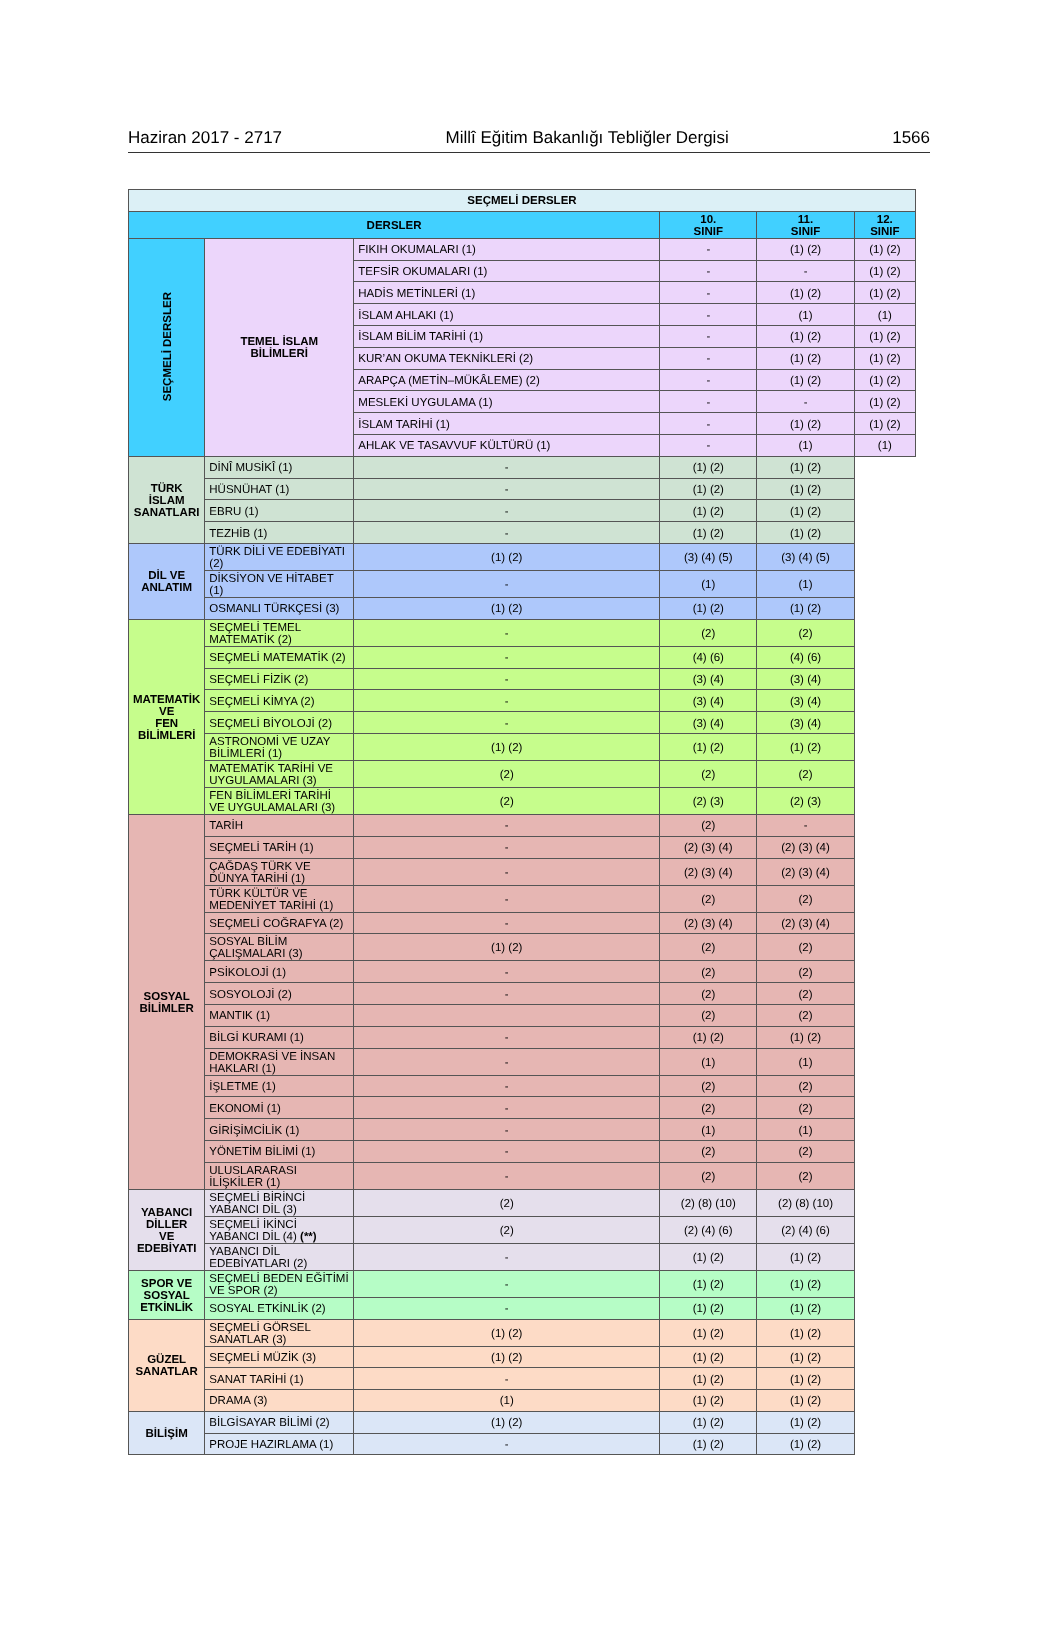Haziran 2017 - 2717 Millî Eğitim Bakanlığı Tebliğler Dergisi 1566
| SEÇMELİ DERSLER | | | | | |
| --- | --- | --- | --- | --- | --- |
| DERSLER | | | 10. SINIF | 11. SINIF | 12. SINIF |
| SEÇMELİ DERSLER | TEMEL İSLAM BİLİMLERİ | FIKIH OKUMALARI (1) | - | (1) (2) | (1) (2) |
| | | TEFSİR OKUMALARI (1) | - | - | (1) (2) |
| | | HADİS METİNLERİ (1) | - | (1) (2) | (1) (2) |
| | | İSLAM AHLAKI (1) | - | (1) | (1) |
| | | İSLAM BİLİM TARİHİ (1) | - | (1) (2) | (1) (2) |
| | | KUR’AN OKUMA TEKNİKLERİ (2) | - | (1) (2) | (1) (2) |
| | | ARAPÇA (METİN–MÜKÂLEME) (2) | - | (1) (2) | (1) (2) |
| | | MESLEKİ UYGULAMA (1) | - | - | (1) (2) |
| | | İSLAM TARİHİ (1) | - | (1) (2) | (1) (2) |
| | | AHLAK VE TASAVVUF KÜLTÜRÜ (1) | - | (1) | (1) |
| | TÜRK İSLAM SANATLARI | DİNÎ MUSİKÎ (1) | - | (1) (2) | (1) (2) |
| | | HÜSNÜHAT (1) | - | (1) (2) | (1) (2) |
| | | EBRU (1) | - | (1) (2) | (1) (2) |
| | | TEZHİB (1) | - | (1) (2) | (1) (2) |
| | DİL VE ANLATIM | TÜRK DİLİ VE EDEBİYATI (2) | (1) (2) | (3) (4) (5) | (3) (4) (5) |
| | | DİKSİYON VE HİTABET (1) | - | (1) | (1) |
| | | OSMANLI TÜRKÇESİ (3) | (1) (2) | (1) (2) | (1) (2) |
| | MATEMATİK VE FEN BİLİMLERİ | SEÇMELİ TEMEL MATEMATİK (2) | - | (2) | (2) |
| | | SEÇMELİ MATEMATİK (2) | - | (4) (6) | (4) (6) |
| | | SEÇMELİ FİZİK (2) | - | (3) (4) | (3) (4) |
| | | SEÇMELİ KİMYA (2) | - | (3) (4) | (3) (4) |
| | | SEÇMELİ BİYOLOJİ (2) | - | (3) (4) | (3) (4) |
| | | ASTRONOMİ VE UZAY BİLİMLERİ (1) | (1) (2) | (1) (2) | (1) (2) |
| | | MATEMATİK TARİHİ VE UYGULAMALARI (3) | (2) | (2) | (2) |
| | | FEN BİLİMLERİ TARİHİ VE UYGULAMALARI (3) | (2) | (2) (3) | (2) (3) |
| | SOSYAL BİLİMLER | TARİH | - | (2) | - |
| | | SEÇMELİ TARİH (1) | - | (2) (3) (4) | (2) (3) (4) |
| | | ÇAĞDAŞ TÜRK VE DÜNYA TARİHİ (1) | - | (2) (3) (4) | (2) (3) (4) |
| | | TÜRK KÜLTÜR VE MEDENİYET TARİHİ (1) | - | (2) | (2) |
| | | SEÇMELİ COĞRAFYA (2) | - | (2) (3) (4) | (2) (3) (4) |
| | | SOSYAL BİLİM ÇALIŞMALARI (3) | (1) (2) | (2) | (2) |
| | | PSİKOLOJİ (1) | - | (2) | (2) |
| | | SOSYOLOJİ (2) | - | (2) | (2) |
| | | MANTIK (1) | | (2) | (2) |
| | | BİLGİ KURAMI (1) | - | (1) (2) | (1) (2) |
| | | DEMOKRASİ VE İNSAN HAKLARI (1) | - | (1) | (1) |
| | | İŞLETME (1) | - | (2) | (2) |
| | | EKONOMİ (1) | - | (2) | (2) |
| | | GİRİŞİMCİLİK (1) | - | (1) | (1) |
| | | YÖNETİM BİLİMİ (1) | - | (2) | (2) |
| | | ULUSLARARASI İLİŞKİLER (1) | - | (2) | (2) |
| | YABANCI DİLLER VE EDEBİYATI | SEÇMELİ BİRİNCİ YABANCI DİL (3) | (2) | (2) (8) (10) | (2) (8) (10) |
| | | SEÇMELİ İKİNCİ YABANCI DİL (4) (**) | (2) | (2) (4) (6) | (2) (4) (6) |
| | | YABANCI DİL EDEBİYATLARI (2) | - | (1) (2) | (1) (2) |
| | SPOR VE SOSYAL ETKİNLİK | SEÇMELİ BEDEN EĞİTİMİ VE SPOR (2) | - | (1) (2) | (1) (2) |
| | | SOSYAL ETKİNLİK (2) | - | (1) (2) | (1) (2) |
| | GÜZEL SANATLAR | SEÇMELİ GÖRSEL SANATLAR (3) | (1) (2) | (1) (2) | (1) (2) |
| | | SEÇMELİ MÜZİK (3) | (1) (2) | (1) (2) | (1) (2) |
| | | SANAT TARİHİ (1) | - | (1) (2) | (1) (2) |
| | | DRAMA (3) | (1) | (1) (2) | (1) (2) |
| | BİLİŞİM | BİLGİSAYAR BİLİMİ (2) | (1) (2) | (1) (2) | (1) (2) |
| | | PROJE HAZIRLAMA (1) | - | (1) (2) | (1) (2) |